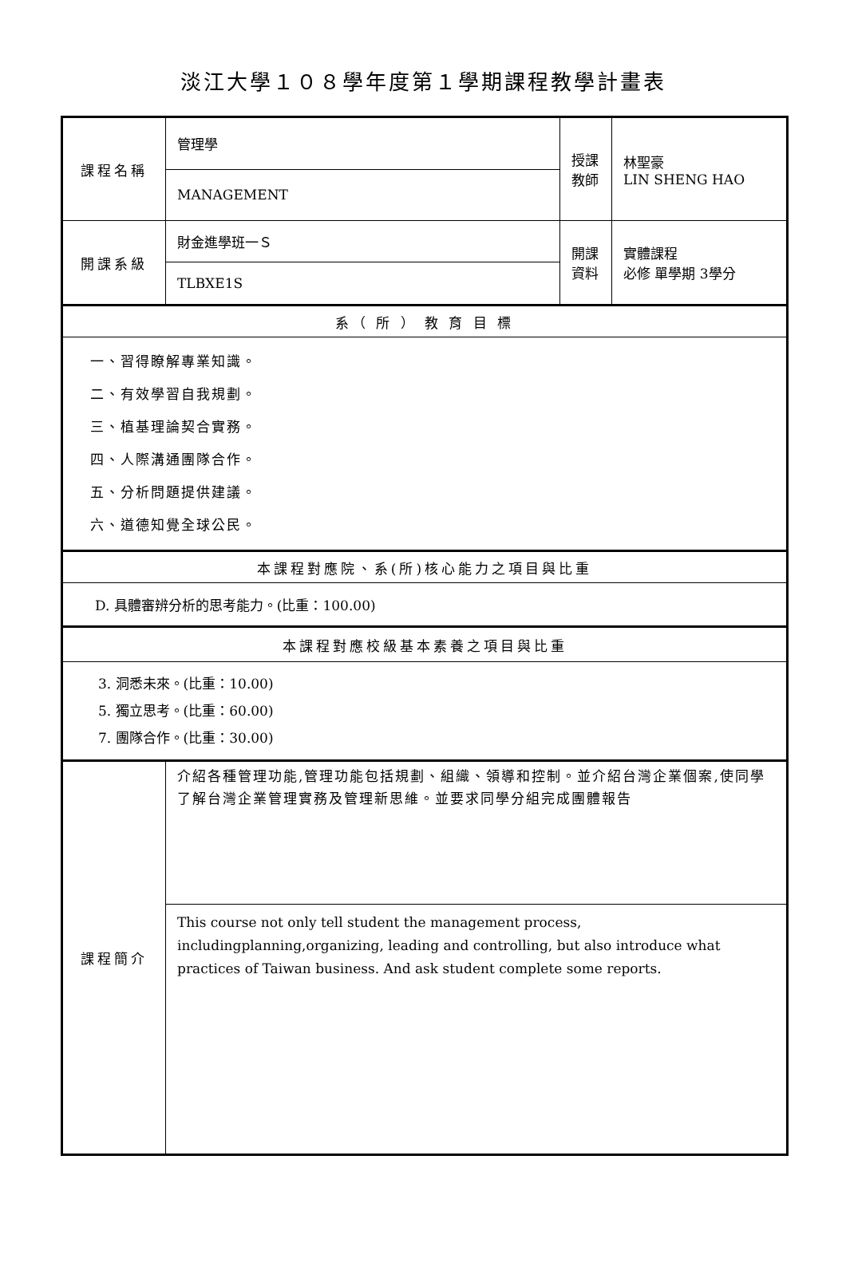淡江大學１０８學年度第１學期課程教學計畫表
| 課程名稱 | 管理學 | 授課教師 | 林聖豪 LIN SHENG HAO |
| | MANAGEMENT | | |
| 開課系級 | 財金進學班一Ｓ | 開課資料 | 實體課程 必修 單學期 3學分 |
| | TLBXE1S | | |
| 系（ 所 ） 教 育 目 標 | | | |
| 一、習得瞭解專業知識。 二、有效學習自我規劃。 三、植基理論契合實務。 四、人際溝通團隊合作。 五、分析問題提供建議。 六、道德知覺全球公民。 | | | |
| 本課程對應院、系(所)核心能力之項目與比重 | | | |
| D. 具體審辨分析的思考能力。(比重：100.00) | | | |
| 本課程對應校級基本素養之項目與比重 | | | |
| 3. 洞悉未來。(比重：10.00) 5. 獨立思考。(比重：60.00) 7. 團隊合作。(比重：30.00) | | | |
| 課程簡介 | 介紹各種管理功能,管理功能包括規劃、組織、領導和控制。並介紹台灣企業個案,使同學了解台灣企業管理實務及管理新思維。並要求同學分組完成團體報告 | | |
| | This course not only tell student the management process, includingplanning,organizing, leading and controlling, but also introduce what practices of Taiwan business. And ask student complete some reports. | | |